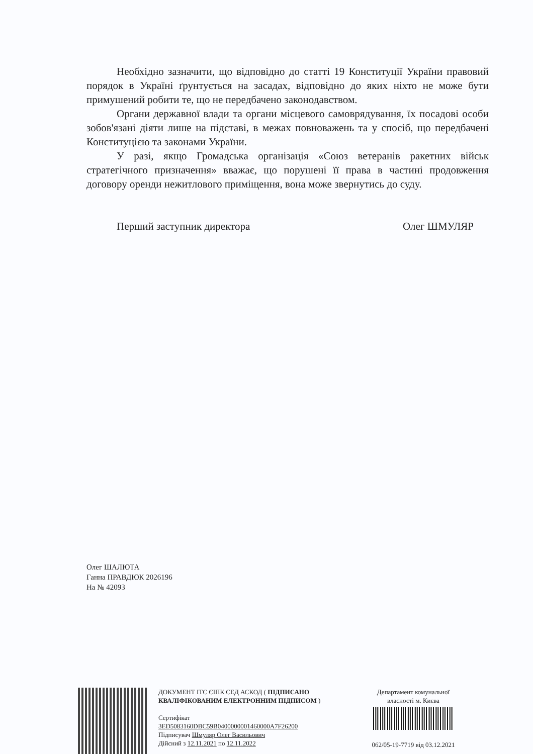Необхідно зазначити, що відповідно до статті 19 Конституції України правовий порядок в Україні ґрунтується на засадах, відповідно до яких ніхто не може бути примушений робити те, що не передбачено законодавством.
Органи державної влади та органи місцевого самоврядування, їх посадові особи зобов'язані діяти лише на підставі, в межах повноважень та у спосіб, що передбачені Конституцією та законами України.
У разі, якщо Громадська організація «Союз ветеранів ракетних військ стратегічного призначення» вважає, що порушені її права в частині продовження договору оренди нежитлового приміщення, вона може звернутись до суду.
Перший заступник директора Олег ШМУЛЯР
Олег ШАЛЮТА
Ганна ПРАВДЮК 2026196
На № 42093
ДОКУМЕНТ ІТС ЄІПК СЕД АСКОД ( ПІДПИСАНО КВАЛІФІКОВАНИМ ЕЛЕКТРОННИМ ПІДПИСОМ )
Сертифікат
3ED5083160DBC59B0400000001460000A7F26200
Підписувач Шмуляр Олег Васильович
Дійсний з 12.11.2021 по 12.11.2022
Департамент комунальної власності м. Києва
062/05-19-7719 від 03.12.2021